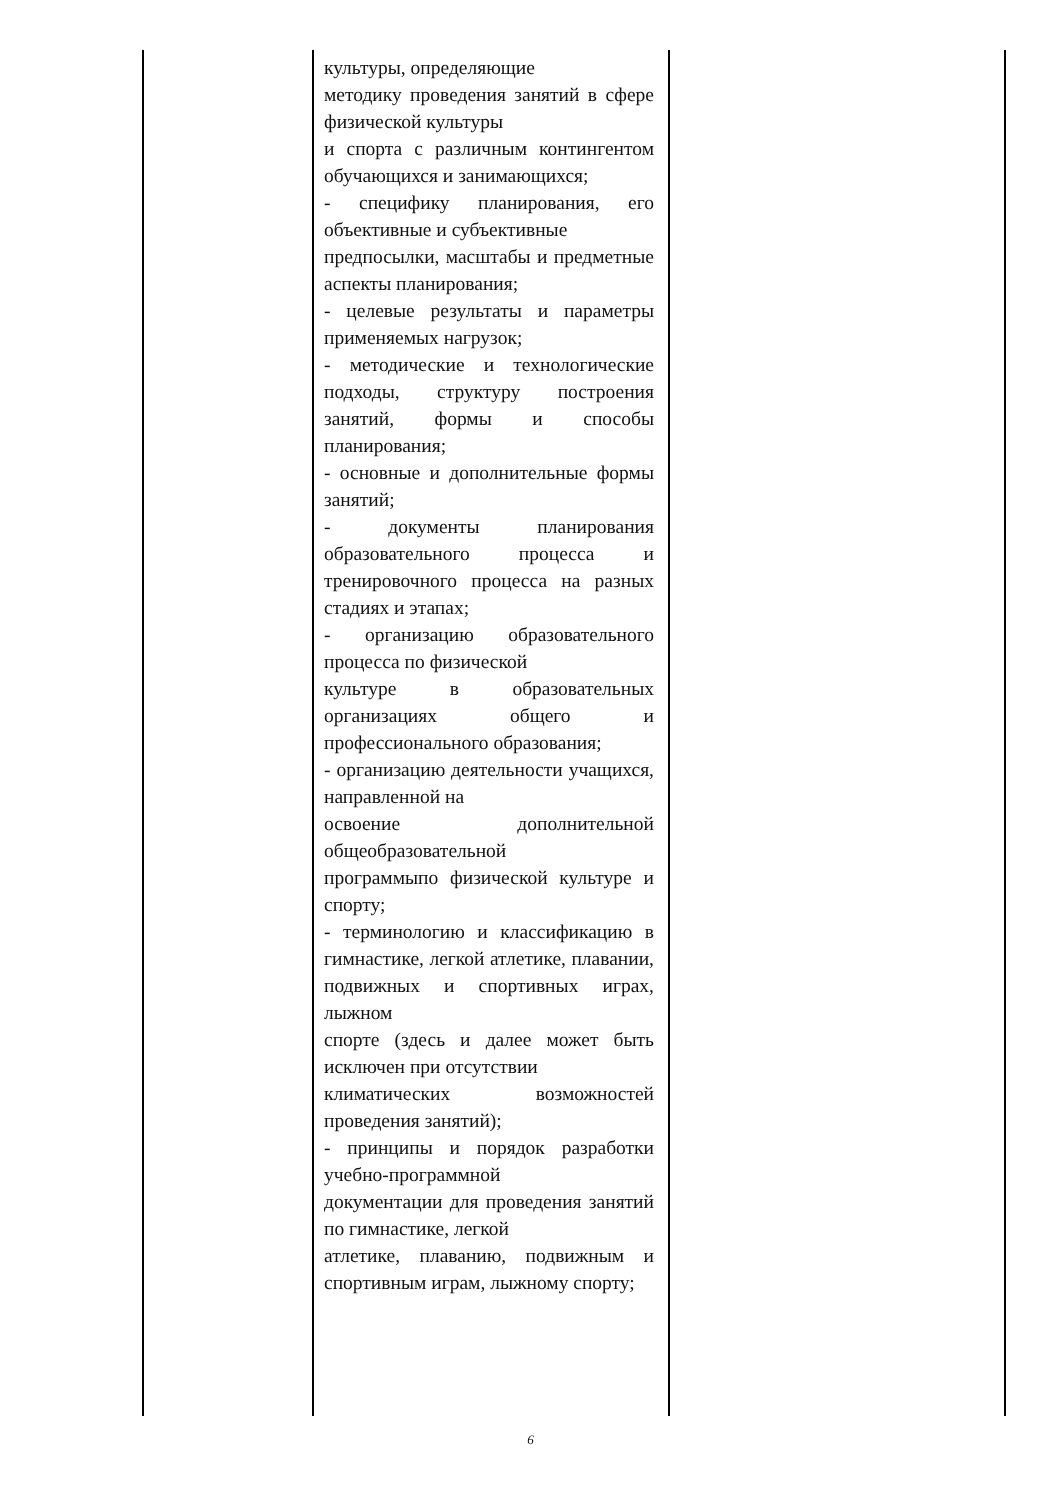| | культуры, определяющие методику проведения занятий в сфере физической культуры и спорта с различным контингентом обучающихся и занимающихся; - специфику планирования, его объективные и субъективные предпосылки, масштабы и предметные аспекты планирования; - целевые результаты и параметры применяемых нагрузок; - методические и технологические подходы, структуру построения занятий, формы и способы планирования; - основные и дополнительные формы занятий; - документы планирования образовательного процесса и тренировочного процесса на разных стадиях и этапах; - организацию образовательного процесса по физической культуре в образовательных организациях общего и профессионального образования; - организацию деятельности учащихся, направленной на освоение дополнительной общеобразовательной программыпо физической культуре и спорту; - терминологию и классификацию в гимнастике, легкой атлетике, плавании, подвижных и спортивных играх, лыжном спорте (здесь и далее может быть исключен при отсутствии климатических возможностей проведения занятий); - принципы и порядок разработки учебно-программной документации для проведения занятий по гимнастике, легкой атлетике, плаванию, подвижным и спортивным играм, лыжному спорту; | |
6